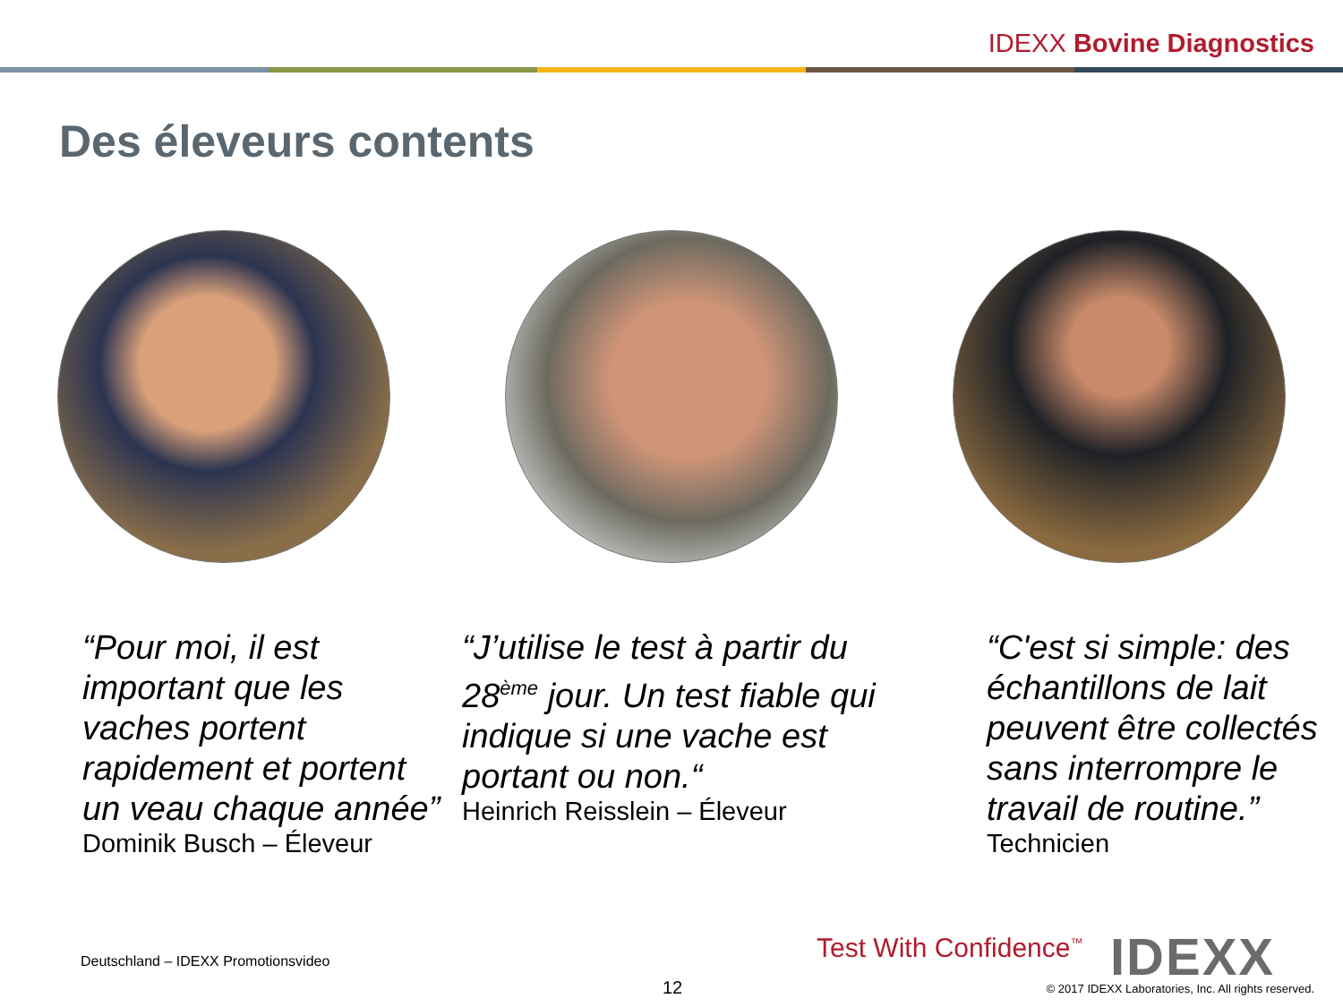IDEXX Bovine Diagnostics
Des éleveurs contents
“Pour moi, il est important que les vaches portent rapidement et portent un veau chaque année”
Dominik Busch – Éleveur
“J’utilise le test à partir du 28<sup>ème</sup> jour. Un test fiable qui indique si une vache est portant ou non.“
Heinrich Reisslein – Éleveur
“C'est si simple: des échantillons de lait peuvent être collectés sans interrompre le travail de routine.”
Technicien
Deutschland – IDEXX Promotionsvideo
12
Test With Confidence<sup>™</sup> IDEXX
© 2017 IDEXX Laboratories, Inc. All rights reserved.